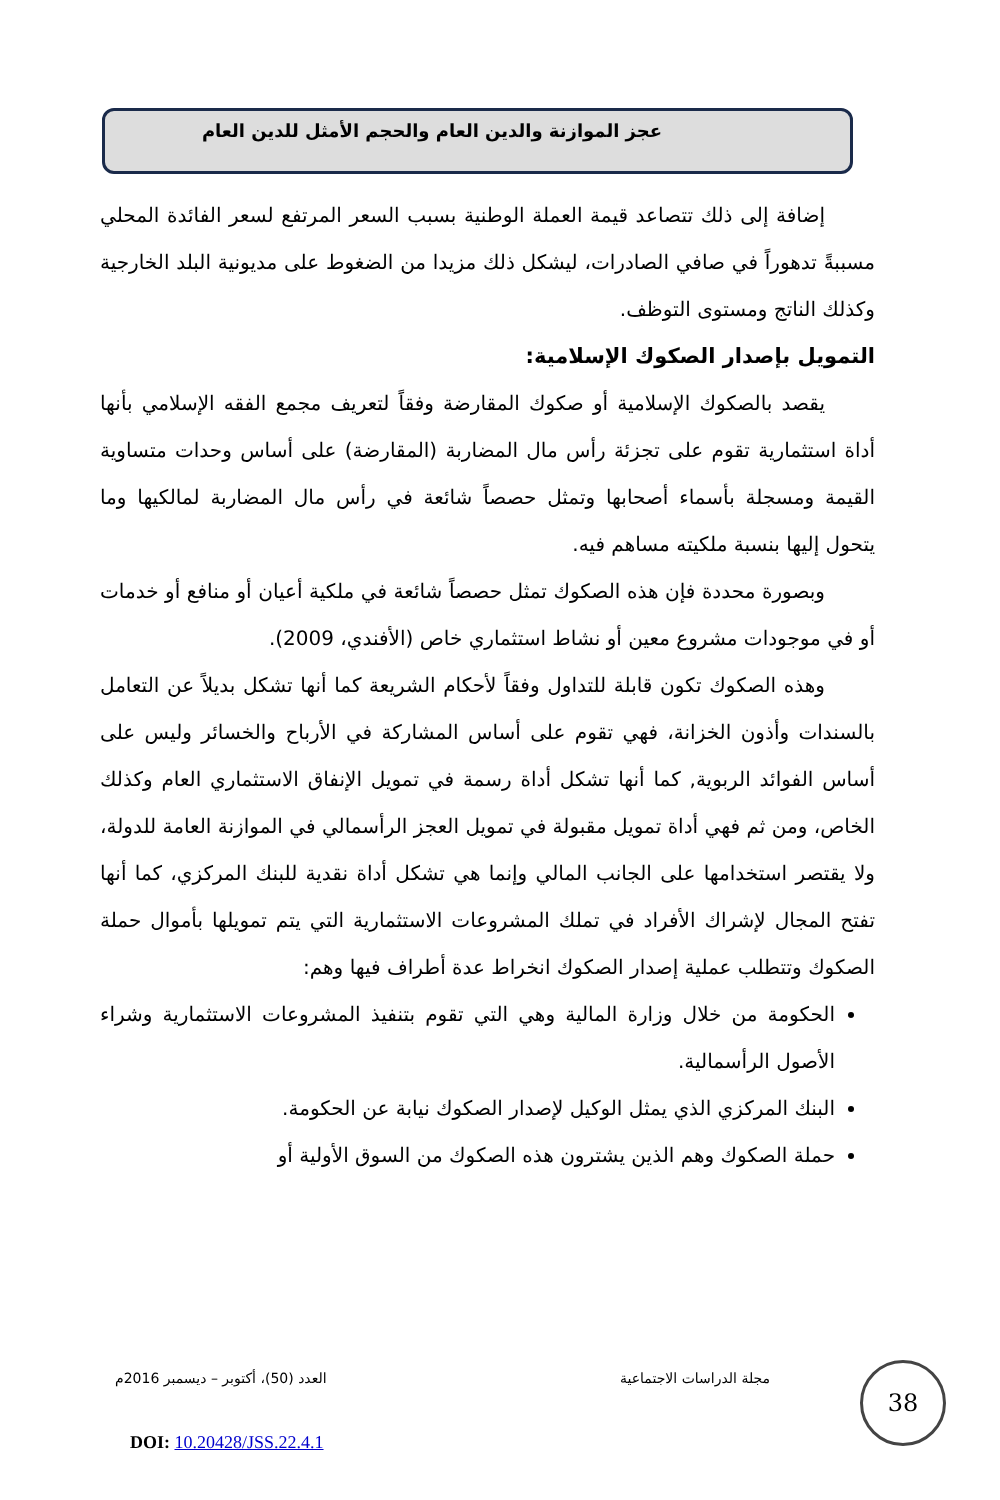عجز الموازنة والدين العام والحجم الأمثل للدين العام
إضافة إلى ذلك تتصاعد قيمة العملة الوطنية بسبب السعر المرتفع لسعر الفائدة المحلي مسببةً تدهوراً في صافي الصادرات، ليشكل ذلك مزيدا من الضغوط على مديونية البلد الخارجية وكذلك الناتج ومستوى التوظف.
التمويل بإصدار الصكوك الإسلامية:
يقصد بالصكوك الإسلامية أو صكوك المقارضة وفقاً لتعريف مجمع الفقه الإسلامي بأنها أداة استثمارية تقوم على تجزئة رأس مال المضاربة (المقارضة) على أساس وحدات متساوية القيمة ومسجلة بأسماء أصحابها وتمثل حصصاً شائعة في رأس مال المضاربة لمالكيها وما يتحول إليها بنسبة ملكيته مساهم فيه.
وبصورة محددة فإن هذه الصكوك تمثل حصصاً شائعة في ملكية أعيان أو منافع أو خدمات أو في موجودات مشروع معين أو نشاط استثماري خاص (الأفندي، 2009).
وهذه الصكوك تكون قابلة للتداول وفقاً لأحكام الشريعة كما أنها تشكل بديلاً عن التعامل بالسندات وأذون الخزانة، فهي تقوم على أساس المشاركة في الأرباح والخسائر وليس على أساس الفوائد الربوية, كما أنها تشكل أداة رسمة في تمويل الإنفاق الاستثماري العام وكذلك الخاص، ومن ثم فهي أداة تمويل مقبولة في تمويل العجز الرأسمالي في الموازنة العامة للدولة، ولا يقتصر استخدامها على الجانب المالي وإنما هي تشكل أداة نقدية للبنك المركزي، كما أنها تفتح المجال لإشراك الأفراد في تملك المشروعات الاستثمارية التي يتم تمويلها بأموال حملة الصكوك وتتطلب عملية إصدار الصكوك انخراط عدة أطراف فيها وهم:
الحكومة من خلال وزارة المالية وهي التي تقوم بتنفيذ المشروعات الاستثمارية وشراء الأصول الرأسمالية.
البنك المركزي الذي يمثل الوكيل لإصدار الصكوك نيابة عن الحكومة.
حملة الصكوك وهم الذين يشترون هذه الصكوك من السوق الأولية أو
مجلة الدراسات الاجتماعية العدد (50)، أكتوبر – ديسمبر 2016م 38
DOI: 10.20428/JSS.22.4.1